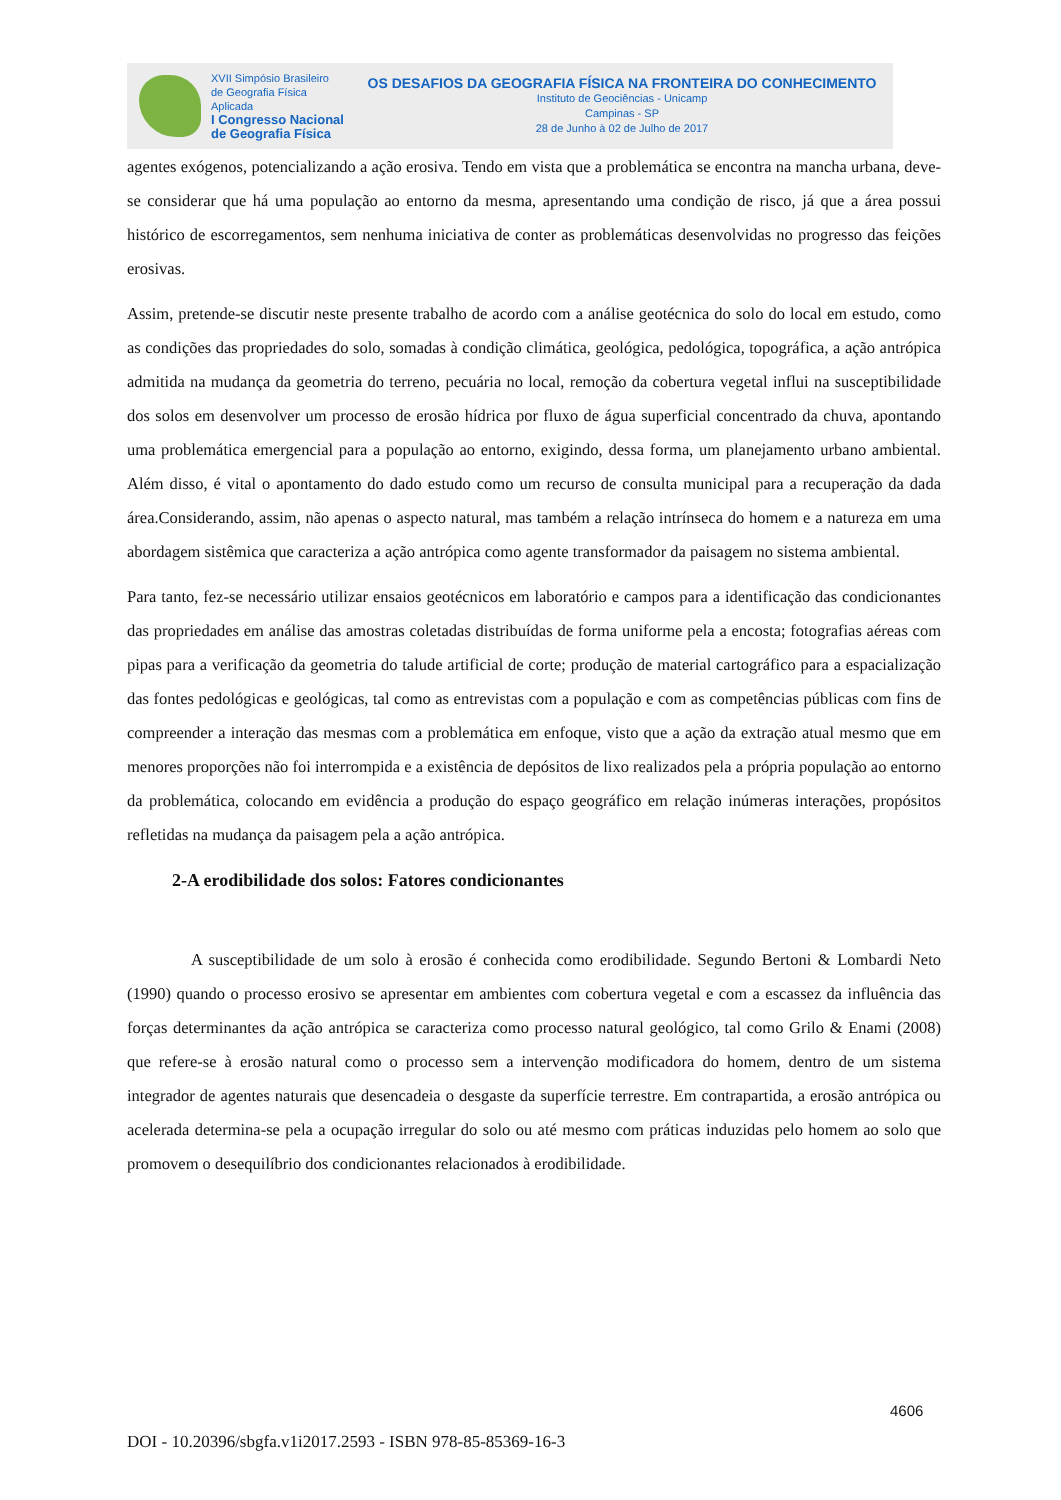XVII Simpósio Brasileiro
de Geografia Física Aplicada
I Congresso Nacional
de Geografia Física
OS DESAFIOS DA GEOGRAFIA FÍSICA NA FRONTEIRA DO CONHECIMENTO
Instituto de Geociências - Unicamp
Campinas - SP
28 de Junho à 02 de Julho de 2017
agentes exógenos, potencializando a ação erosiva. Tendo em vista que a problemática se encontra na mancha urbana, deve-se considerar que há uma população ao entorno da mesma, apresentando uma condição de risco, já que a área possui histórico de escorregamentos, sem nenhuma iniciativa de conter as problemáticas desenvolvidas no progresso das feições erosivas.
Assim, pretende-se discutir neste presente trabalho de acordo com a análise geotécnica do solo do local em estudo, como as condições das propriedades do solo, somadas à condição climática, geológica, pedológica, topográfica, a ação antrópica admitida na mudança da geometria do terreno, pecuária no local, remoção da cobertura vegetal influi na susceptibilidade dos solos em desenvolver um processo de erosão hídrica por fluxo de água superficial concentrado da chuva, apontando uma problemática emergencial para a população ao entorno, exigindo, dessa forma, um planejamento urbano ambiental. Além disso, é vital o apontamento do dado estudo como um recurso de consulta municipal para a recuperação da dada área.Considerando, assim, não apenas o aspecto natural, mas também a relação intrínseca do homem e a natureza em uma abordagem sistêmica que caracteriza a ação antrópica como agente transformador da paisagem no sistema ambiental.
Para tanto, fez-se necessário utilizar ensaios geotécnicos em laboratório e campos para a identificação das condicionantes das propriedades em análise das amostras coletadas distribuídas de forma uniforme pela a encosta; fotografias aéreas com pipas para a verificação da geometria do talude artificial de corte; produção de material cartográfico para a espacialização das fontes pedológicas e geológicas, tal como as entrevistas com a população e com as competências públicas com fins de compreender a interação das mesmas com a problemática em enfoque, visto que a ação da extração atual mesmo que em menores proporções não foi interrompida e a existência de depósitos de lixo realizados pela a própria população ao entorno da problemática, colocando em evidência a produção do espaço geográfico em relação inúmeras interações, propósitos refletidas na mudança da paisagem pela a ação antrópica.
2-A erodibilidade dos solos: Fatores condicionantes
A susceptibilidade de um solo à erosão é conhecida como erodibilidade. Segundo Bertoni & Lombardi Neto (1990) quando o processo erosivo se apresentar em ambientes com cobertura vegetal e com a escassez da influência das forças determinantes da ação antrópica se caracteriza como processo natural geológico, tal como Grilo & Enami (2008) que refere-se à erosão natural como o processo sem a intervenção modificadora do homem, dentro de um sistema integrador de agentes naturais que desencadeia o desgaste da superfície terrestre. Em contrapartida, a erosão antrópica ou acelerada determina-se pela a ocupação irregular do solo ou até mesmo com práticas induzidas pelo homem ao solo que promovem o desequilíbrio dos condicionantes relacionados à erodibilidade.
4606
DOI - 10.20396/sbgfa.v1i2017.2593 - ISBN 978-85-85369-16-3